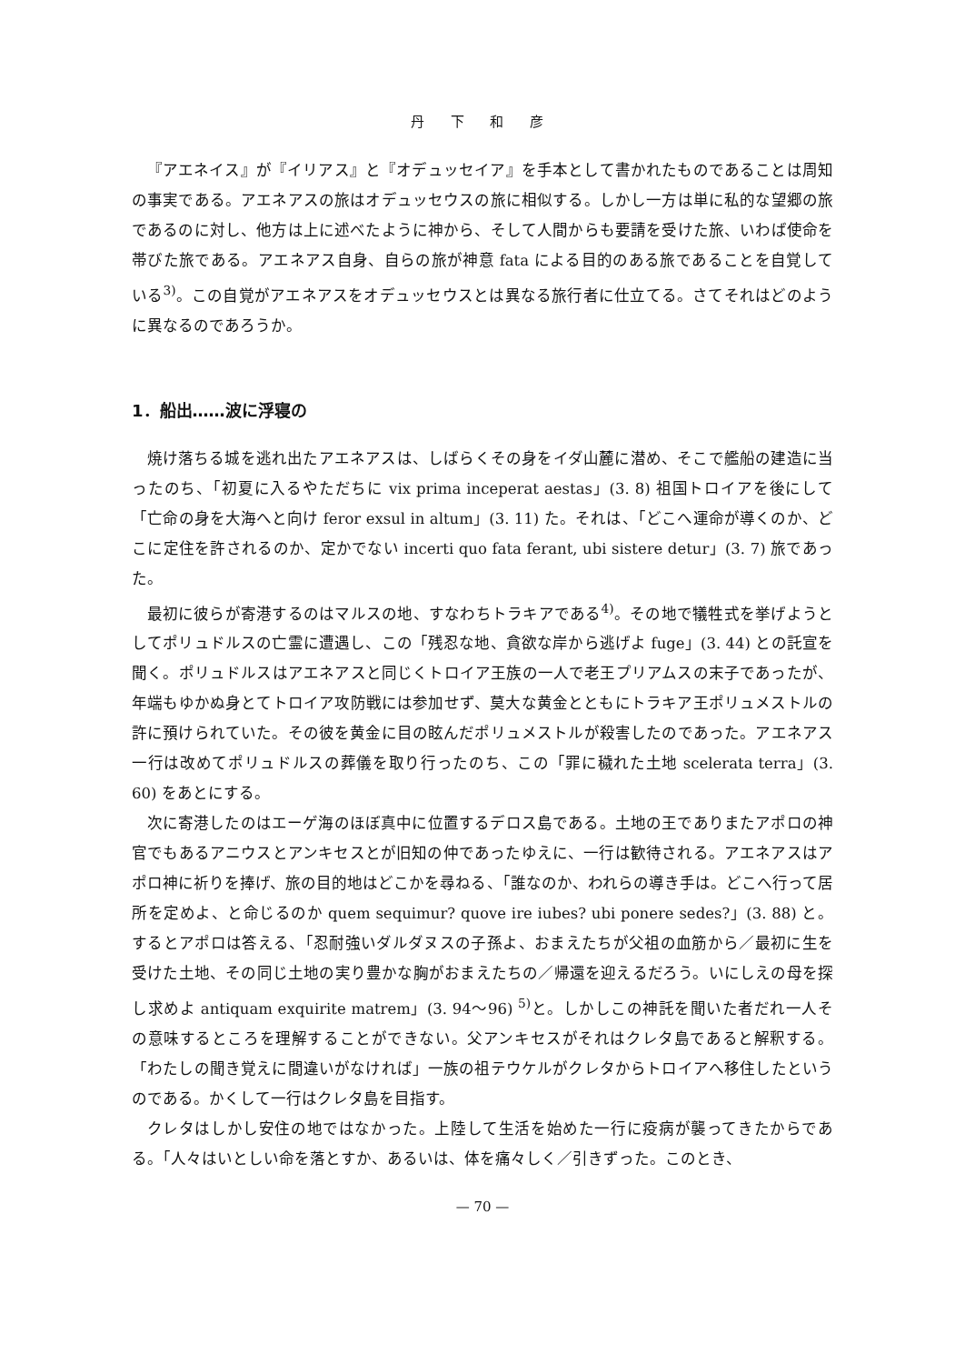丹 下 和 彦
『アエネイス』が『イリアス』と『オデュッセイア』を手本として書かれたものであることは周知の事実である。アエネアスの旅はオデュッセウスの旅に相似する。しかし一方は単に私的な望郷の旅であるのに対し、他方は上に述べたように神から、そして人間からも要請を受けた旅、いわば使命を帯びた旅である。アエネアス自身、自らの旅が神意 fata による目的のある旅であることを自覚している<sup>3)</sup>。この自覚がアエネアスをオデュッセウスとは異なる旅行者に仕立てる。さてそれはどのように異なるのであろうか。
1．船出……波に浮寝の
焼け落ちる城を逃れ出たアエネアスは、しばらくその身をイダ山麓に潜め、そこで艦船の建造に当ったのち、「初夏に入るやただちに vix prima inceperat aestas」(3. 8) 祖国トロイアを後にして「亡命の身を大海へと向け feror exsul in altum」(3. 11) た。それは、「どこへ運命が導くのか、どこに定住を許されるのか、定かでない incerti quo fata ferant, ubi sistere detur」(3. 7) 旅であった。
最初に彼らが寄港するのはマルスの地、すなわちトラキアである<sup>4)</sup>。その地で犠牲式を挙げようとしてポリュドルスの亡霊に遭遇し、この「残忍な地、貪欲な岸から逃げよ fuge」(3. 44) との託宣を聞く。ポリュドルスはアエネアスと同じくトロイア王族の一人で老王プリアムスの末子であったが、年端もゆかぬ身とてトロイア攻防戦には参加せず、莫大な黄金とともにトラキア王ポリュメストルの許に預けられていた。その彼を黄金に目の眩んだポリュメストルが殺害したのであった。アエネアス一行は改めてポリュドルスの葬儀を取り行ったのち、この「罪に穢れた土地 scelerata terra」(3. 60) をあとにする。
次に寄港したのはエーゲ海のほぼ真中に位置するデロス島である。土地の王でありまたアポロの神官でもあるアニウスとアンキセスとが旧知の仲であったゆえに、一行は歓待される。アエネアスはアポロ神に祈りを捧げ、旅の目的地はどこかを尋ねる、「誰なのか、われらの導き手は。どこへ行って居所を定めよ、と命じるのか quem sequimur? quove ire iubes? ubi ponere sedes?」(3. 88) と。するとアポロは答える、「忍耐強いダルダヌスの子孫よ、おまえたちが父祖の血筋から／最初に生を受けた土地、その同じ土地の実り豊かな胸がおまえたちの／帰還を迎えるだろう。いにしえの母を探し求めよ antiquam exquirite matrem」(3. 94〜96) <sup>5)</sup>と。しかしこの神託を聞いた者だれ一人その意味するところを理解することができない。父アンキセスがそれはクレタ島であると解釈する。「わたしの聞き覚えに間違いがなければ」一族の祖テウケルがクレタからトロイアへ移住したというのである。かくして一行はクレタ島を目指す。
クレタはしかし安住の地ではなかった。上陸して生活を始めた一行に疫病が襲ってきたからである。「人々はいとしい命を落とすか、あるいは、体を痛々しく／引きずった。このとき、
— 70 —